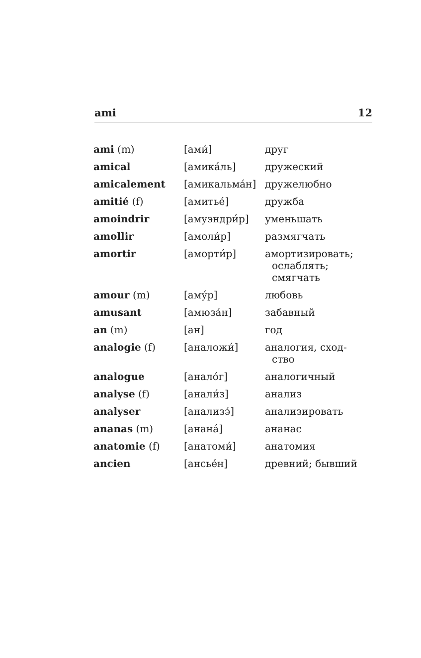ami 12
| ami (m) | [ами́] | друг |
| amical | [амика́ль] | дружеский |
| amicalement | [амикальма́н] | дружелюбно |
| amitié (f) | [амитье́] | дружба |
| amoindrir | [амуэндри́р] | уменьшать |
| amollir | [амоли́р] | размягчать |
| amortir | [аморти́р] | амортизировать; ослаблять; смягчать |
| amour (m) | [аму́р] | любовь |
| amusant | [амюза́н] | забавный |
| an (m) | [ан] | год |
| analogie (f) | [аналожи́] | аналогия, сход- ство |
| analogue | [анало́г] | аналогичный |
| analyse (f) | [анали́з] | анализ |
| analyser | [анализэ́] | анализировать |
| ananas (m) | [анана́] | ананас |
| anatomie (f) | [анатоми́] | анатомия |
| ancien | [ансье́н] | древний; бывший |